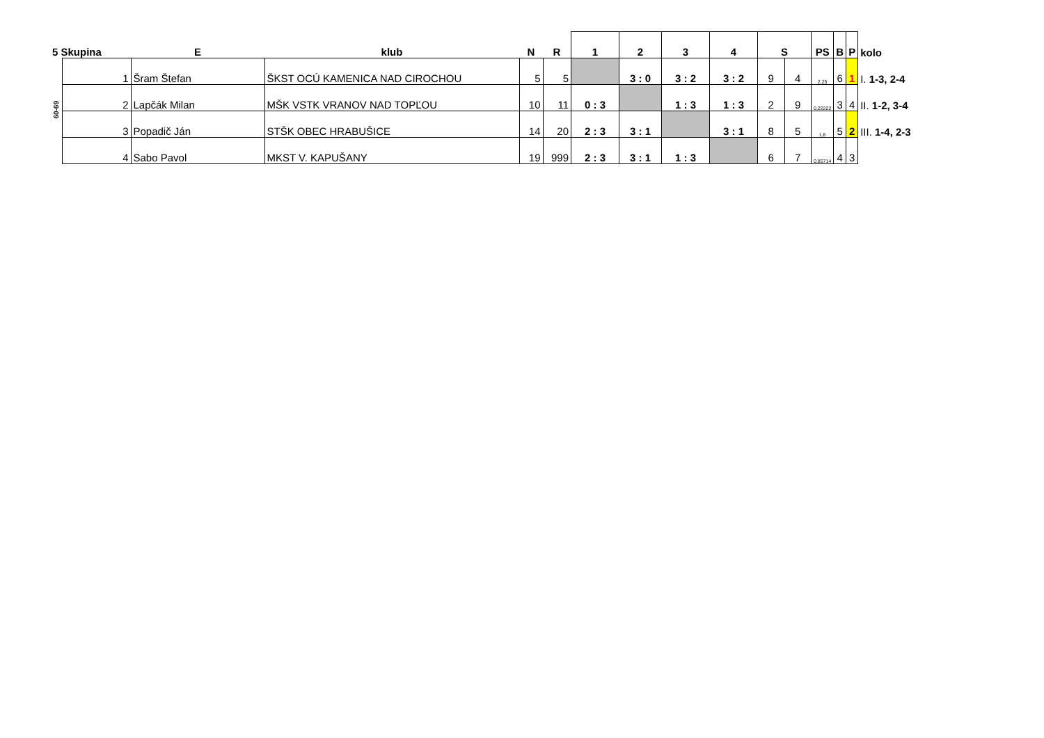| 5 Skupina | | E | klub | N | R | 1 | 2 | 3 | 4 | S | | PS | B | P | kolo |
| --- | --- | --- | --- | --- | --- | --- | --- | --- | --- | --- | --- | --- | --- | --- | --- |
| 60-69 | 1 | Šram Štefan | ŠKST OCÚ KAMENICA NAD CIROCHOU | 5 | 5 | | 3 : 0 | 3 : 2 | 3 : 2 | 9 | 4 | 2,25 | 6 | 1 | I. 1-3, 2-4 |
| | 2 | Lapčák Milan | MŠK VSTK VRANOV NAD TOPĽOU | 10 | 11 | 0 : 3 | | 1 : 3 | 1 : 3 | 2 | 9 | 0,22222 | 3 | 4 | II. 1-2, 3-4 |
| | 3 | Popadič Ján | STŠK OBEC HRABUŠICE | 14 | 20 | 2 : 3 | 3 : 1 | | 3 : 1 | 8 | 5 | 1,6 | 5 | 2 | III. 1-4, 2-3 |
| | 4 | Sabo Pavol | MKST V. KAPUŠANY | 19 | 999 | 2 : 3 | 3 : 1 | 1 : 3 | | 6 | 7 | 0,85714 | 4 | 3 | |